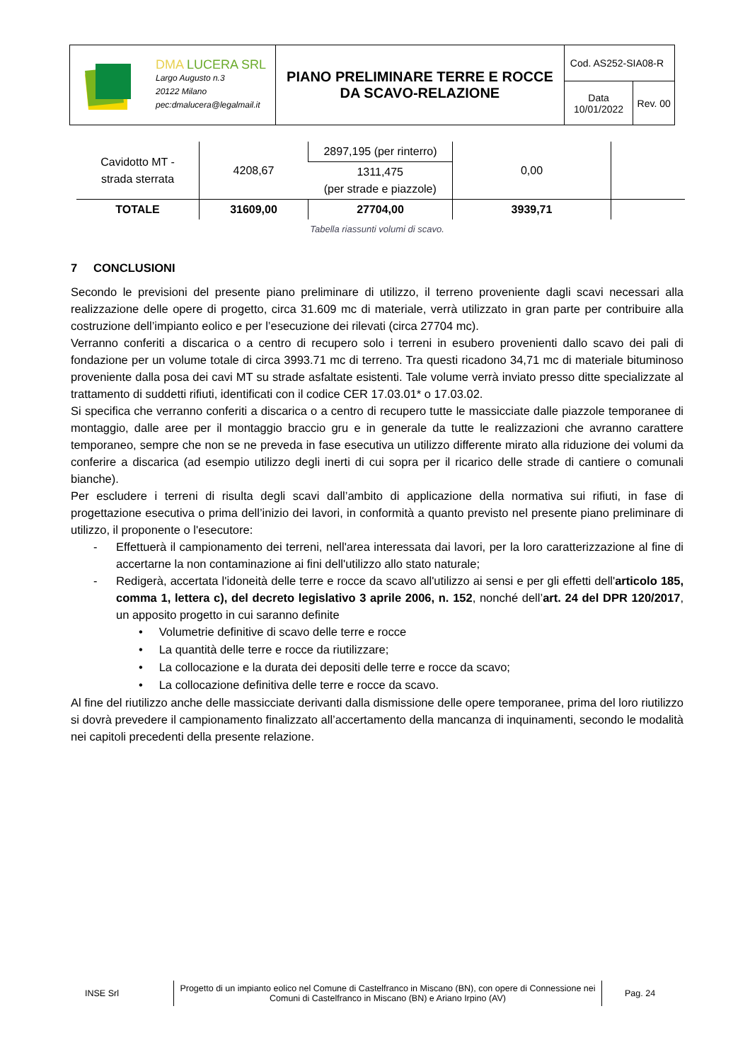| DMA LUCERA SRL Largo Augusto n.3 20122 Milano pec:dmalucera@legalmail.it | PIANO PRELIMINARE TERRE E ROCCE DA SCAVO-RELAZIONE | Cod. AS252-SIA08-R | |
| | | Data 10/01/2022 | Rev. 00 |
| Cavidotto MT - strada sterrata | 4208,67 | 2897,195 (per rinterro) | 0,00 | |
| | | 1311,475 (per strade e piazzole) | | |
| TOTALE | 31609,00 | 27704,00 | 3939,71 | |
Tabella riassunti volumi di scavo.
7 CONCLUSIONI
Secondo le previsioni del presente piano preliminare di utilizzo, il terreno proveniente dagli scavi necessari alla realizzazione delle opere di progetto, circa 31.609 mc di materiale, verrà utilizzato in gran parte per contribuire alla costruzione dell’impianto eolico e per l’esecuzione dei rilevati (circa 27704 mc).
Verranno conferiti a discarica o a centro di recupero solo i terreni in esubero provenienti dallo scavo dei pali di fondazione per un volume totale di circa 3993.71 mc di terreno. Tra questi ricadono 34,71 mc di materiale bituminoso proveniente dalla posa dei cavi MT su strade asfaltate esistenti. Tale volume verrà inviato presso ditte specializzate al trattamento di suddetti rifiuti, identificati con il codice CER 17.03.01* o 17.03.02.
Si specifica che verranno conferiti a discarica o a centro di recupero tutte le massicciate dalle piazzole temporanee di montaggio, dalle aree per il montaggio braccio gru e in generale da tutte le realizzazioni che avranno carattere temporaneo, sempre che non se ne preveda in fase esecutiva un utilizzo differente mirato alla riduzione dei volumi da conferire a discarica (ad esempio utilizzo degli inerti di cui sopra per il ricarico delle strade di cantiere o comunali bianche).
Per escludere i terreni di risulta degli scavi dall’ambito di applicazione della normativa sui rifiuti, in fase di progettazione esecutiva o prima dell’inizio dei lavori, in conformità a quanto previsto nel presente piano preliminare di utilizzo, il proponente o l'esecutore:
- Effettuerà il campionamento dei terreni, nell'area interessata dai lavori, per la loro caratterizzazione al fine di accertarne la non contaminazione ai fini dell'utilizzo allo stato naturale;
- Redigerà, accertata l'idoneità delle terre e rocce da scavo all'utilizzo ai sensi e per gli effetti dell'articolo 185, comma 1, lettera c), del decreto legislativo 3 aprile 2006, n. 152, nonché dell’art. 24 del DPR 120/2017, un apposito progetto in cui saranno definite
• Volumetrie definitive di scavo delle terre e rocce
• La quantità delle terre e rocce da riutilizzare;
• La collocazione e la durata dei depositi delle terre e rocce da scavo;
• La collocazione definitiva delle terre e rocce da scavo.
Al fine del riutilizzo anche delle massicciate derivanti dalla dismissione delle opere temporanee, prima del loro riutilizzo si dovrà prevedere il campionamento finalizzato all’accertamento della mancanza di inquinamenti, secondo le modalità nei capitoli precedenti della presente relazione.
INSE Srl
Progetto di un impianto eolico nel Comune di Castelfranco in Miscano (BN), con opere di Connessione nei Comuni di Castelfranco in Miscano (BN) e Ariano Irpino (AV)
Pag. 24